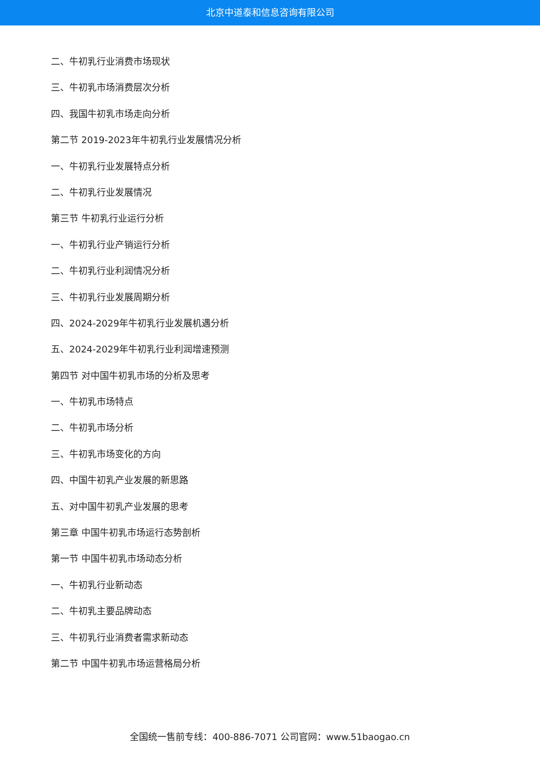北京中道泰和信息咨询有限公司
二、牛初乳行业消费市场现状
三、牛初乳市场消费层次分析
四、我国牛初乳市场走向分析
第二节 2019-2023年牛初乳行业发展情况分析
一、牛初乳行业发展特点分析
二、牛初乳行业发展情况
第三节 牛初乳行业运行分析
一、牛初乳行业产销运行分析
二、牛初乳行业利润情况分析
三、牛初乳行业发展周期分析
四、2024-2029年牛初乳行业发展机遇分析
五、2024-2029年牛初乳行业利润增速预测
第四节 对中国牛初乳市场的分析及思考
一、牛初乳市场特点
二、牛初乳市场分析
三、牛初乳市场变化的方向
四、中国牛初乳产业发展的新思路
五、对中国牛初乳产业发展的思考
第三章 中国牛初乳市场运行态势剖析
第一节 中国牛初乳市场动态分析
一、牛初乳行业新动态
二、牛初乳主要品牌动态
三、牛初乳行业消费者需求新动态
第二节 中国牛初乳市场运营格局分析
全国统一售前专线：400-886-7071 公司官网：www.51baogao.cn